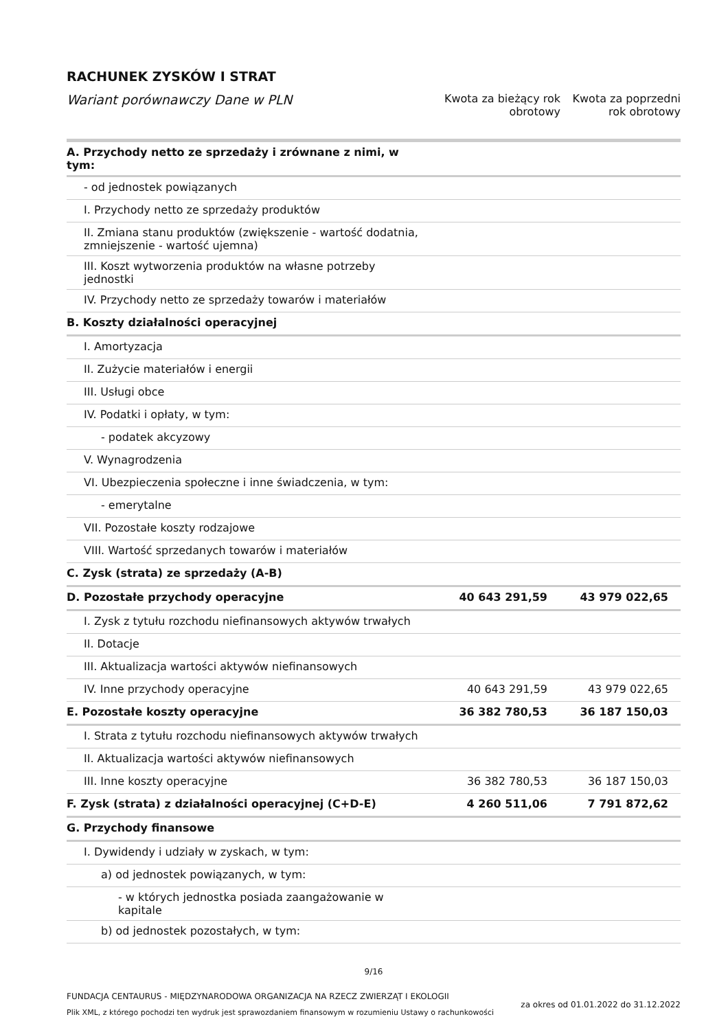RACHUNEK ZYSKÓW I STRAT
Wariant porównawczy Dane w PLN
Kwota za bieżący rok obrotowy
Kwota za poprzedni rok obrotowy
| A. Przychody netto ze sprzedaży i zrównane z nimi, w tym: | | |
| - od jednostek powiązanych | | |
| I. Przychody netto ze sprzedaży produktów | | |
| II. Zmiana stanu produktów (zwiększenie - wartość dodatnia, zmniejszenie - wartość ujemna) | | |
| III. Koszt wytworzenia produktów na własne potrzeby jednostki | | |
| IV. Przychody netto ze sprzedaży towarów i materiałów | | |
| B. Koszty działalności operacyjnej | | |
| I. Amortyzacja | | |
| II. Zużycie materiałów i energii | | |
| III. Usługi obce | | |
| IV. Podatki i opłaty, w tym: | | |
| - podatek akcyzowy | | |
| V. Wynagrodzenia | | |
| VI. Ubezpieczenia społeczne i inne świadczenia, w tym: | | |
| - emerytalne | | |
| VII. Pozostałe koszty rodzajowe | | |
| VIII. Wartość sprzedanych towarów i materiałów | | |
| C. Zysk (strata) ze sprzedaży (A-B) | | |
| D. Pozostałe przychody operacyjne | 40 643 291,59 | 43 979 022,65 |
| I. Zysk z tytułu rozchodu niefinansowych aktywów trwałych | | |
| II. Dotacje | | |
| III. Aktualizacja wartości aktywów niefinansowych | | |
| IV. Inne przychody operacyjne | 40 643 291,59 | 43 979 022,65 |
| E. Pozostałe koszty operacyjne | 36 382 780,53 | 36 187 150,03 |
| I. Strata z tytułu rozchodu niefinansowych aktywów trwałych | | |
| II. Aktualizacja wartości aktywów niefinansowych | | |
| III. Inne koszty operacyjne | 36 382 780,53 | 36 187 150,03 |
| F. Zysk (strata) z działalności operacyjnej (C+D-E) | 4 260 511,06 | 7 791 872,62 |
| G. Przychody finansowe | | |
| I. Dywidendy i udziały w zyskach, w tym: | | |
| a) od jednostek powiązanych, w tym: | | |
| - w których jednostka posiada zaangażowanie w kapitale | | |
| b) od jednostek pozostałych, w tym: | | |
9/16
FUNDACJA CENTAURUS - MIĘDZYNARODOWA ORGANIZACJA NA RZECZ ZWIERZĄT I EKOLOGII
Plik XML, z którego pochodzi ten wydruk jest sprawozdaniem finansowym w rozumieniu Ustawy o rachunkowości
za okres od 01.01.2022 do 31.12.2022